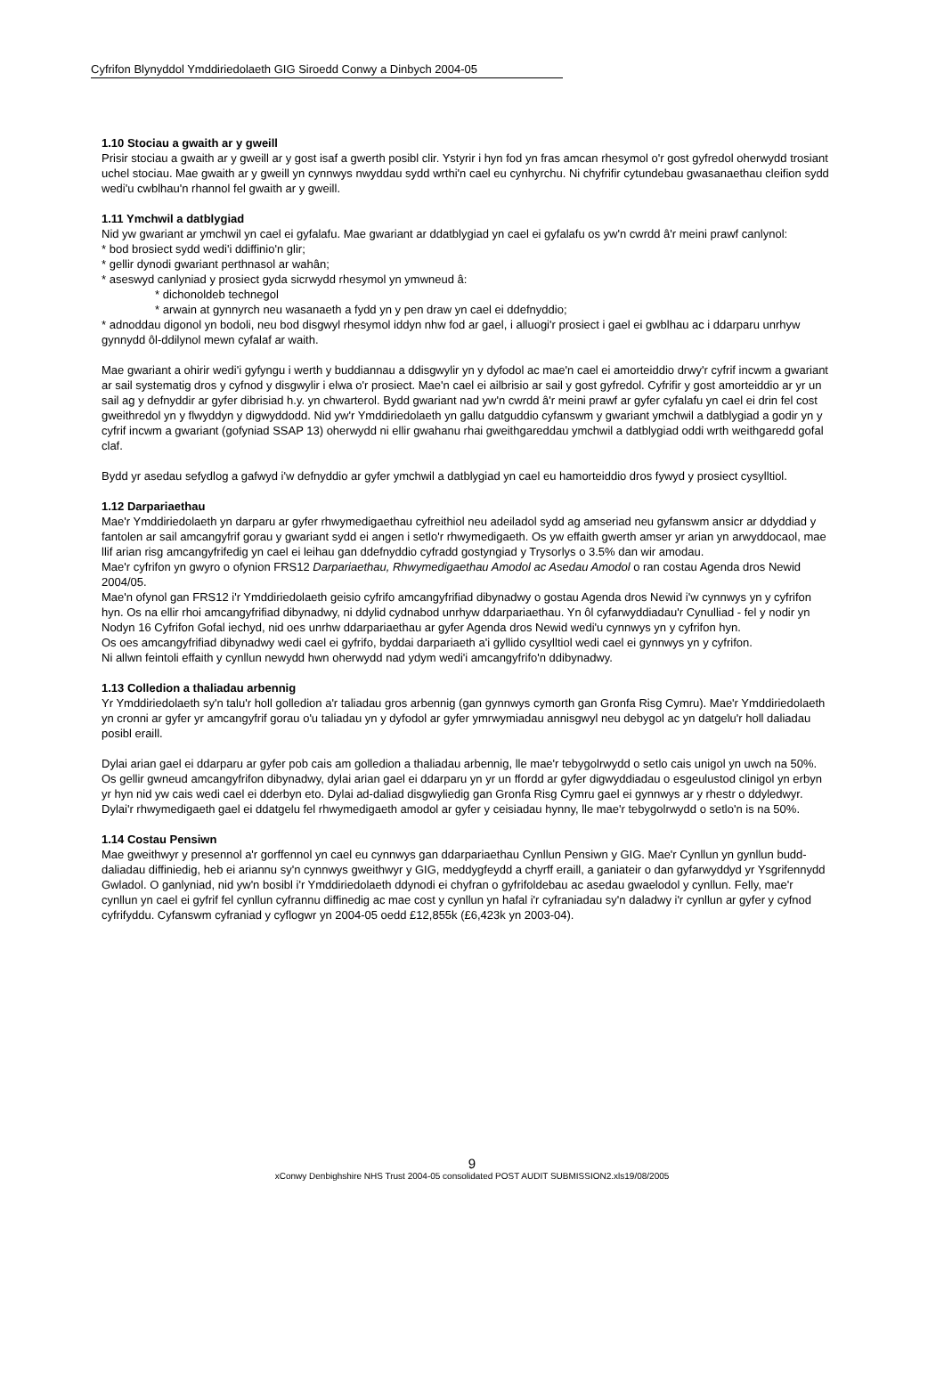Cyfrifon Blynyddol Ymddiriedolaeth GIG Siroedd Conwy a Dinbych 2004-05
1.10 Stociau a gwaith ar y gweill
Prisir stociau a gwaith ar y gweill ar y gost isaf a gwerth posibl clir. Ystyrir i hyn fod yn fras amcan rhesymol o'r gost gyfredol oherwydd trosiant uchel stociau. Mae gwaith ar y gweill yn cynnwys nwyddau sydd wrthi'n cael eu cynhyrchu. Ni chyfrifir cytundebau gwasanaethau cleifion sydd wedi'u cwblhau'n rhannol fel gwaith ar y gweill.
1.11 Ymchwil a datblygiad
Nid yw gwariant ar ymchwil yn cael ei gyfalafu. Mae gwariant ar ddatblygiad yn cael ei gyfalafu os yw'n cwrdd â'r meini prawf canlynol:
* bod brosiect sydd wedi'i ddiffinio'n glir;
* gellir dynodi gwariant perthnasol ar wahân;
* aseswyd canlyniad y prosiect gyda sicrwydd rhesymol yn ymwneud â:
* dichonoldeb technegol
* arwain at gynnyrch neu wasanaeth a fydd yn y pen draw yn cael ei ddefnyddio;
* adnoddau digonol yn bodoli, neu bod disgwyl rhesymol iddyn nhw fod ar gael, i alluogi'r prosiect i gael ei gwblhau ac i ddarparu unrhyw gynnydd ôl-ddilynol mewn cyfalaf ar waith.
Mae gwariant a ohirir wedi'i gyfyngu i werth y buddiannau a ddisgwylir yn y dyfodol ac mae'n cael ei amorteiddio drwy'r cyfrif incwm a gwariant ar sail systematig dros y cyfnod y disgwylir i elwa o'r prosiect. Mae'n cael ei ailbrisio ar sail y gost gyfredol. Cyfrifir y gost amorteiddio ar yr un sail ag y defnyddir ar gyfer dibrisiad h.y. yn chwarterol. Bydd gwariant nad yw'n cwrdd â'r meini prawf ar gyfer cyfalafu yn cael ei drin fel cost gweithredol yn y flwyddyn y digwyddodd. Nid yw'r Ymddiriedolaeth yn gallu datguddio cyfanswm y gwariant ymchwil a datblygiad a godir yn y cyfrif incwm a gwariant (gofyniad SSAP 13) oherwydd ni ellir gwahanu rhai gweithgareddau ymchwil a datblygiad oddi wrth weithgaredd gofal claf.
Bydd yr asedau sefydlog a gafwyd i'w defnyddio ar gyfer ymchwil a datblygiad yn cael eu hamorteiddio dros fywyd y prosiect cysylltiol.
1.12 Darpariaethau
Mae'r Ymddiriedolaeth yn darparu ar gyfer rhwymedigaethau cyfreithiol neu adeiladol sydd ag amseriad neu gyfanswm ansicr ar ddyddiad y fantolen ar sail amcangyfrif gorau y gwariant sydd ei angen i setlo'r rhwymedigaeth. Os yw effaith gwerth amser yr arian yn arwyddocaol, mae llif arian risg amcangyfrifedig yn cael ei leihau gan ddefnyddio cyfradd gostyngiad y Trysorlys o 3.5% dan wir amodau.
Mae'r cyfrifon yn gwyro o ofynion FRS12 Darpariaethau, Rhwymedigaethau Amodol ac Asedau Amodol o ran costau Agenda dros Newid 2004/05.
Mae'n ofynol gan FRS12 i'r Ymddiriedolaeth geisio cyfrifo amcangyfrifiad dibynadwy o gostau Agenda dros Newid i'w cynnwys yn y cyfrifon hyn. Os na ellir rhoi amcangyfrifiad dibynadwy, ni ddylid cydnabod unrhyw ddarpariaethau. Yn ôl cyfarwyddiadau'r Cynulliad - fel y nodir yn Nodyn 16 Cyfrifon Gofal iechyd, nid oes unrhw ddarpariaethau ar gyfer Agenda dros Newid wedi'u cynnwys yn y cyfrifon hyn.
Os oes amcangyfrifiad dibynadwy wedi cael ei gyfrifo, byddai darpariaeth a'i gyllido cysylltiol wedi cael ei gynnwys yn y cyfrifon.
Ni allwn feintoli effaith y cynllun newydd hwn oherwydd nad ydym wedi'i amcangyfrifo'n ddibynadwy.
1.13 Colledion a thaliadau arbennig
Yr Ymddiriedolaeth sy'n talu'r holl golledion a'r taliadau gros arbennig (gan gynnwys cymorth gan Gronfa Risg Cymru). Mae'r Ymddiriedolaeth yn cronni ar gyfer yr amcangyfrif gorau o'u taliadau yn y dyfodol ar gyfer ymrwymiadau annisgwyl neu debygol ac yn datgelu'r holl daliadau posibl eraill.
Dylai arian gael ei ddarparu ar gyfer pob cais am golledion a thaliadau arbennig, lle mae'r tebygolrwydd o setlo cais unigol yn uwch na 50%. Os gellir gwneud amcangyfrifon dibynadwy, dylai arian gael ei ddarparu yn yr un ffordd ar gyfer digwyddiadau o esgeulustod clinigol yn erbyn yr hyn nid yw cais wedi cael ei dderbyn eto. Dylai ad-daliad disgwyliedig gan Gronfa Risg Cymru gael ei gynnwys ar y rhestr o ddyledwyr. Dylai'r rhwymedigaeth gael ei ddatgelu fel rhwymedigaeth amodol ar gyfer y ceisiadau hynny, lle mae'r tebygolrwydd o setlo'n is na 50%.
1.14 Costau Pensiwn
Mae gweithwyr y presennol a'r gorffennol yn cael eu cynnwys gan ddarpariaethau Cynllun Pensiwn y GIG. Mae'r Cynllun yn gynllun budd-daliadau diffiniedig, heb ei ariannu sy'n cynnwys gweithwyr y GIG, meddygfeydd a chyrff eraill, a ganiateir o dan gyfarwyddyd yr Ysgrifennydd Gwladol. O ganlyniad, nid yw'n bosibl i'r Ymddiriedolaeth ddynodi ei chyfran o gyfrifoldebau ac asedau gwaelodol y cynllun. Felly, mae'r cynllun yn cael ei gyfrif fel cynllun cyfrannu diffinedig ac mae cost y cynllun yn hafal i'r cyfraniadau sy'n daladwy i'r cynllun ar gyfer y cyfnod cyfrifyddu. Cyfanswm cyfraniad y cyflogwr yn 2004-05 oedd £12,855k (£6,423k yn 2003-04).
9
xConwy Denbighshire NHS Trust 2004-05 consolidated POST AUDIT SUBMISSION2.xls19/08/2005